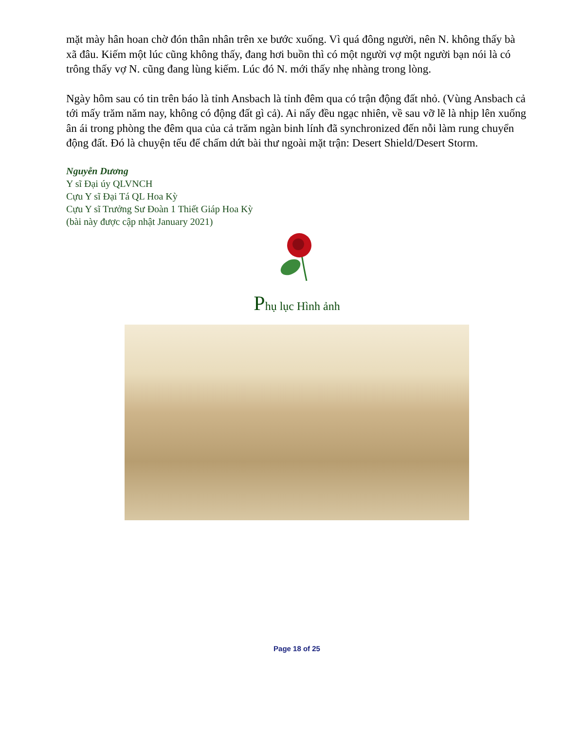mặt mày hân hoan chờ đón thân nhân trên xe bước xuống. Vì quá đông người, nên N. không thấy bà xã đâu. Kiếm một lúc cũng không thấy, đang hơi buồn thì có một người vợ một người bạn nói là có trông thấy vợ N. cũng đang lùng kiếm. Lúc đó N. mới thấy nhẹ nhàng trong lòng.
Ngày hôm sau có tin trên báo là tỉnh Ansbach là tỉnh đêm qua có trận động đất nhỏ. (Vùng Ansbach cả tới mấy trăm năm nay, không có động đất gì cả). Ai nấy đều ngạc nhiên, về sau vỡ lẽ là nhịp lên xuống ân ái trong phòng the đêm qua của cả trăm ngàn binh lính đã synchronized đến nỗi làm rung chuyển động đất. Đó là chuyện tếu để chấm dứt bài thư ngoài mặt trận: Desert Shield/Desert Storm.
Nguyễn Dương
Y sĩ Đại úy QLVNCH
Cựu Y sĩ Đại Tá QL Hoa Kỳ
Cựu Y sĩ Trưởng Sư Đoàn 1 Thiết Giáp Hoa Kỳ
(bài này được cập nhật January 2021)
Phụ lục Hình ảnh
Page 18 of 25